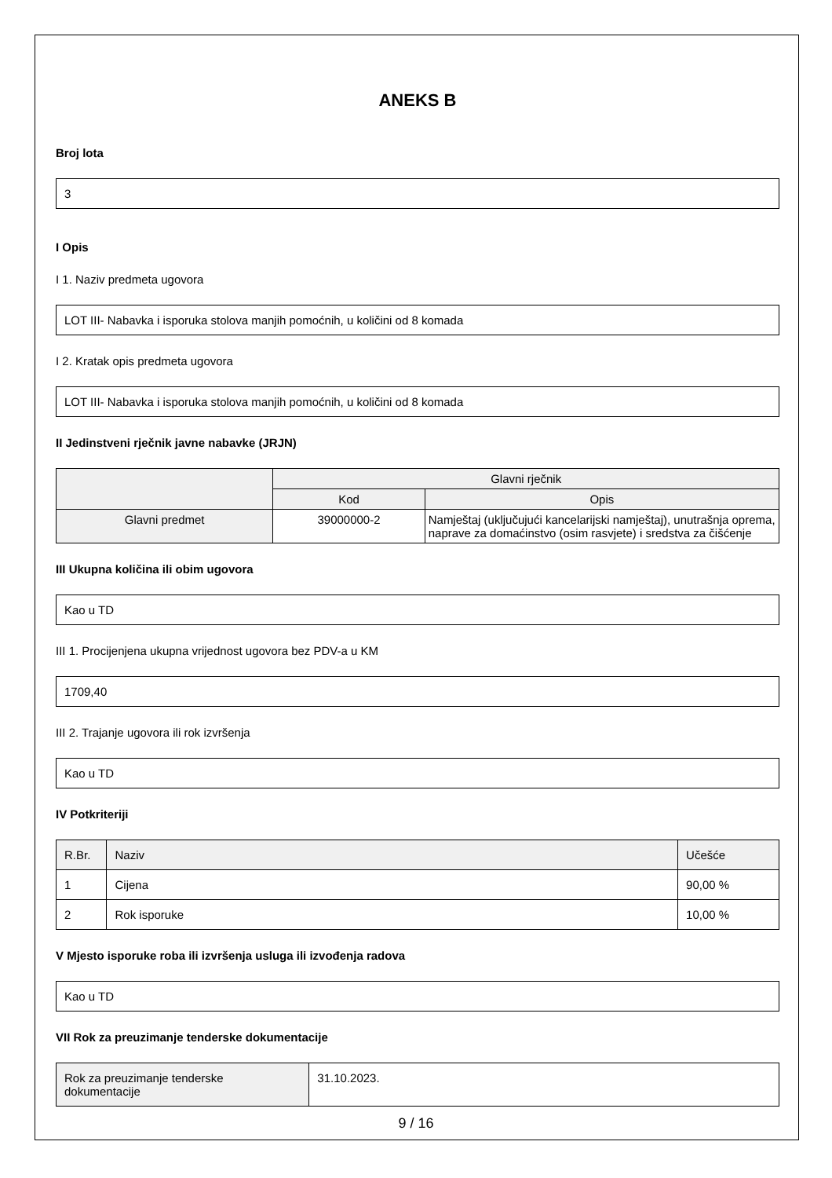ANEKS B
Broj lota
3
I Opis
I 1. Naziv predmeta ugovora
LOT III- Nabavka i isporuka stolova manjih pomoćnih, u količini od 8 komada
I 2. Kratak opis predmeta ugovora
LOT III- Nabavka i isporuka stolova manjih pomoćnih, u količini od 8 komada
II Jedinstveni rječnik javne nabavke (JRJN)
| | Glavni rječnik | |
| --- | --- | --- |
| | Kod | Opis |
| Glavni predmet | 39000000-2 | Namještaj (uključujući kancelarijski namještaj), unutrašnja oprema, naprave za domaćinstvo (osim rasvjete) i sredstva za čišćenje |
III Ukupna količina ili obim ugovora
Kao u TD
III 1. Procijenjena ukupna vrijednost ugovora bez PDV-a u KM
1709,40
III 2. Trajanje ugovora ili rok izvršenja
Kao u TD
IV Potkriteriji
| R.Br. | Naziv | Učešće |
| --- | --- | --- |
| 1 | Cijena | 90,00 % |
| 2 | Rok isporuke | 10,00 % |
V Mjesto isporuke roba ili izvršenja usluga ili izvođenja radova
Kao u TD
VII Rok za preuzimanje tenderske dokumentacije
| Rok za preuzimanje tenderske dokumentacije | 31.10.2023. |
9 / 16